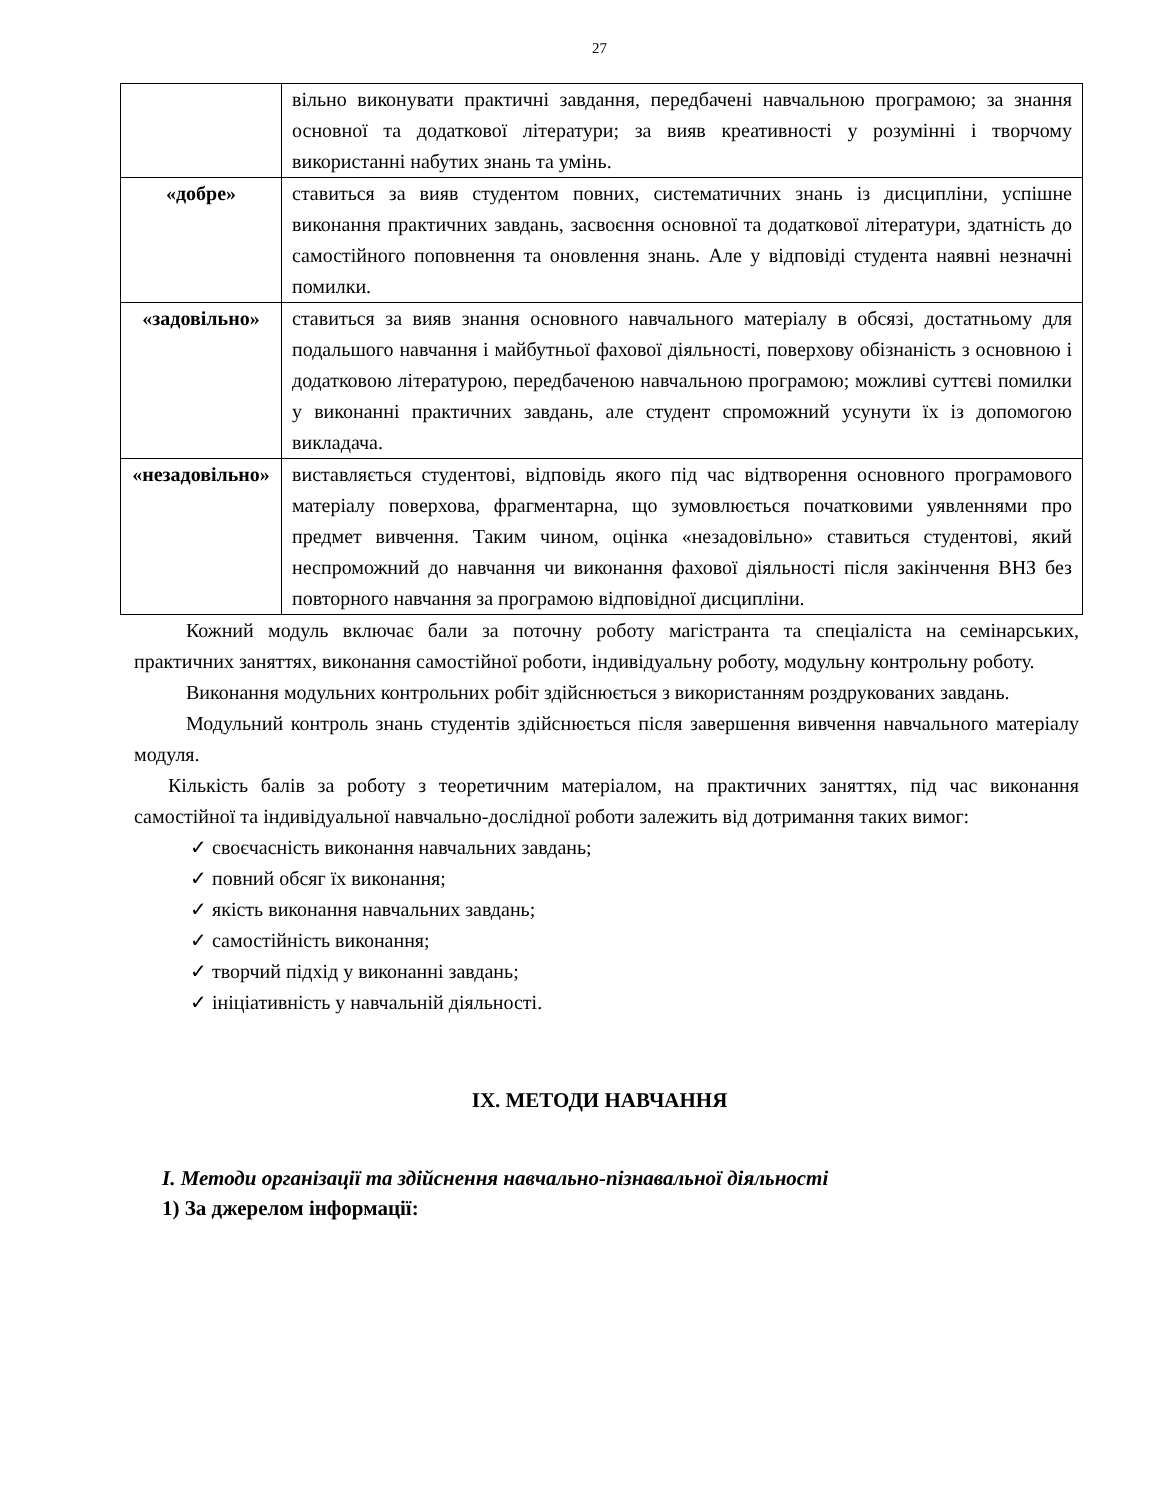27
| | вільно виконувати практичні завдання, передбачені навчальною програмою; за знання основної та додаткової літератури; за вияв креативності у розумінні і творчому використанні набутих знань та умінь. |
| «добре» | ставиться за вияв студентом повних, систематичних знань із дисципліни, успішне виконання практичних завдань, засвоєння основної та додаткової літератури, здатність до самостійного поповнення та оновлення знань. Але у відповіді студента наявні незначні помилки. |
| «задовільно» | ставиться за вияв знання основного навчального матеріалу в обсязі, достатньому для подальшого навчання і майбутньої фахової діяльності, поверхову обізнаність з основною і додатковою літературою, передбаченою навчальною програмою; можливі суттєві помилки у виконанні практичних завдань, але студент спроможний усунути їх із допомогою викладача. |
| «незадовільно» | виставляється студентові, відповідь якого під час відтворення основного програмового матеріалу поверхова, фрагментарна, що зумовлюється початковими уявленнями про предмет вивчення. Таким чином, оцінка «незадовільно» ставиться студентові, який неспроможний до навчання чи виконання фахової діяльності після закінчення ВНЗ без повторного навчання за програмою відповідної дисципліни. |
Кожний модуль включає бали за поточну роботу магістранта та спеціаліста на семінарських, практичних заняттях, виконання самостійної роботи, індивідуальну роботу, модульну контрольну роботу.
Виконання модульних контрольних робіт здійснюється з використанням роздрукованих завдань.
Модульний контроль знань студентів здійснюється після завершення вивчення навчального матеріалу модуля.
Кількість балів за роботу з теоретичним матеріалом, на практичних заняттях, під час виконання самостійної та індивідуальної навчально-дослідної роботи залежить від дотримання таких вимог:
✓ своєчасність виконання навчальних завдань;
✓ повний обсяг їх виконання;
✓ якість виконання навчальних завдань;
✓ самостійність виконання;
✓ творчий підхід у виконанні завдань;
✓ ініціативність у навчальній діяльності.
IX. МЕТОДИ НАВЧАННЯ
I. Методи організації та здійснення навчально-пізнавальної діяльності
1) За джерелом інформації: